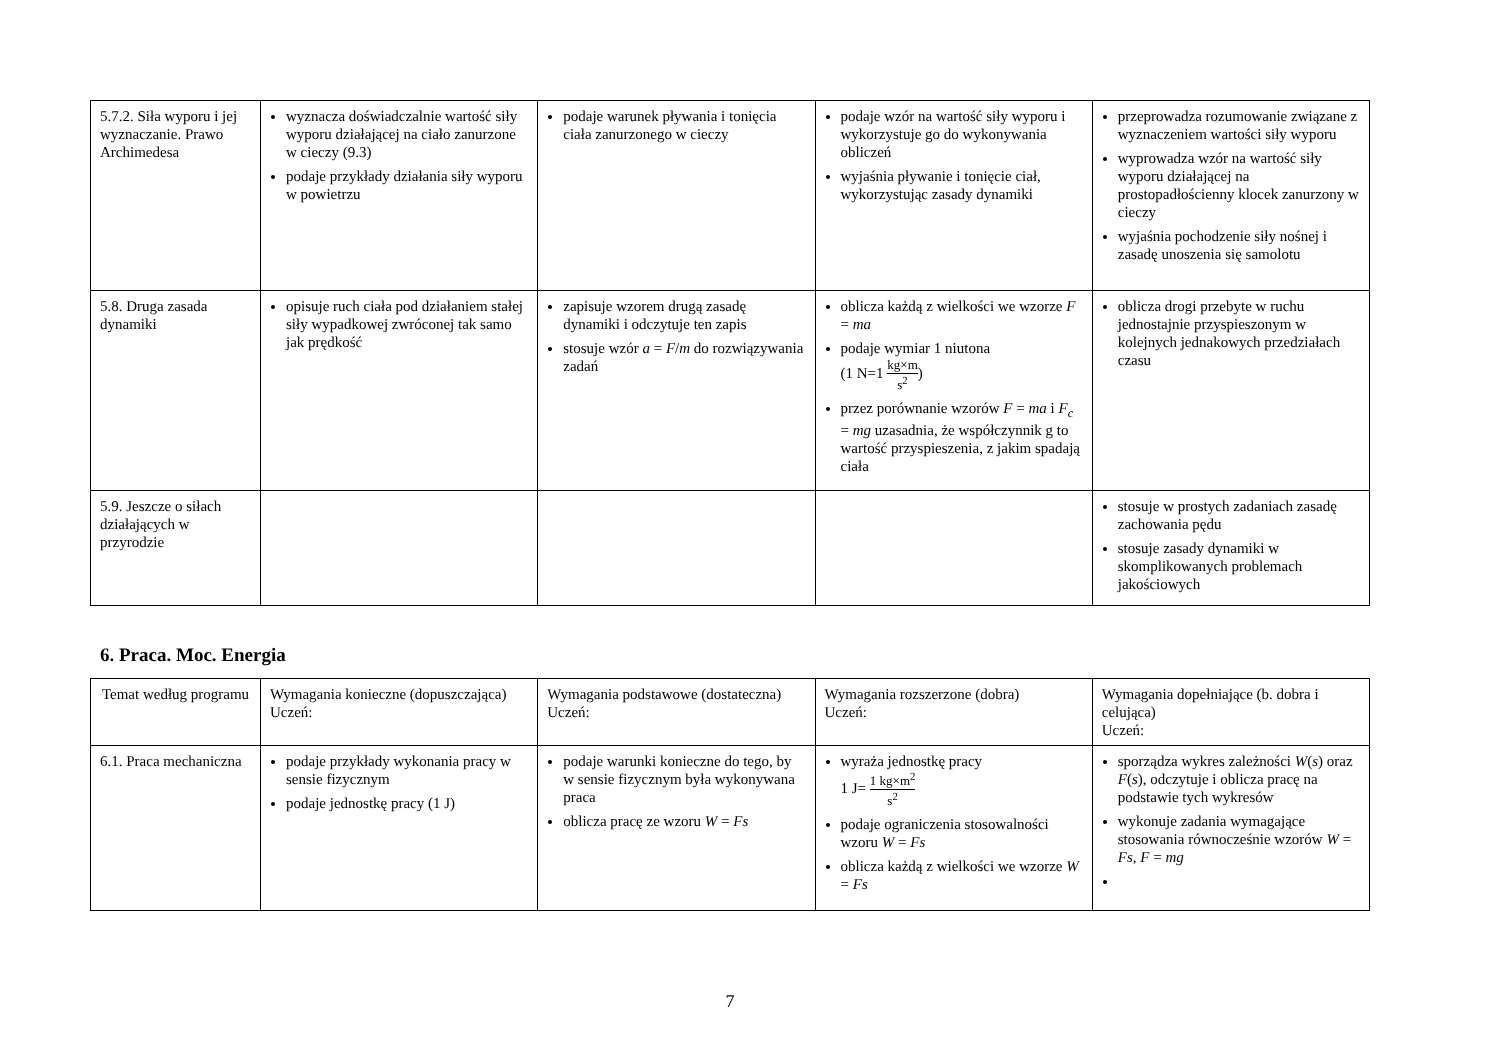| 5.7.2. Siła wyporu i jej wyznaczanie. Prawo Archimedesa | wyznacza doświadczalnie wartość siły wyporu działającej na ciało zanurzone w cieczy (9.3) podaje przykłady działania siły wyporu w powietrzu | podaje warunek pływania i tonięcia ciała zanurzonego w cieczy | podaje wzór na wartość siły wyporu i wykorzystuje go do wykonywania obliczeń wyjaśnia pływanie i tonięcie ciał, wykorzystując zasady dynamiki | przeprowadza rozumowanie związane z wyznaczeniem wartości siły wyporu wyprowadza wzór na wartość siły wyporu działającej na prostopadłościenny klocek zanurzony w cieczy wyjaśnia pochodzenie siły nośnej i zasadę unoszenia się samolotu |
| 5.8. Druga zasada dynamiki | opisuje ruch ciała pod działaniem stałej siły wypadkowej zwróconej tak samo jak prędkość | zapisuje wzorem drugą zasadę dynamiki i odczytuje ten zapis stosuje wzór a = F / m do rozwiązywania zadań | oblicza każdą z wielkości we wzorze F = ma podaje wymiar 1 niutona (1 N=1 kg×m s<sup>2</sup> ) przez porównanie wzorów F = ma i F<sub>c</sub> = mg uzasadnia, że współczynnik g to wartość przyspieszenia, z jakim spadają ciała | oblicza drogi przebyte w ruchu jednostajnie przyspieszonym w kolejnych jednakowych przedziałach czasu |
| 5.9. Jeszcze o siłach działających w przyrodzie | | | | stosuje w prostych zadaniach zasadę zachowania pędu stosuje zasady dynamiki w skomplikowanych problemach jakościowych |
6. Praca. Moc. Energia
| Temat według programu | Wymagania konieczne (dopuszczająca) Uczeń: | Wymagania podstawowe (dostateczna) Uczeń: | Wymagania rozszerzone (dobra) Uczeń: | Wymagania dopełniające (b. dobra i celująca) Uczeń: |
| --- | --- | --- | --- | --- |
| 6.1. Praca mechaniczna | podaje przykłady wykonania pracy w sensie fizycznym podaje jednostkę pracy (1 J) | podaje warunki konieczne do tego, by w sensie fizycznym była wykonywana praca oblicza pracę ze wzoru W = Fs | wyraża jednostkę pracy 1 J= 1 kg×m<sup>2</sup> s<sup>2</sup> podaje ograniczenia stosowalności wzoru W = Fs oblicza każdą z wielkości we wzorze W = Fs | sporządza wykres zależności W ( s ) oraz F ( s ), odczytuje i oblicza pracę na podstawie tych wykresów wykonuje zadania wymagające stosowania równocześnie wzorów W = Fs , F = mg |
7